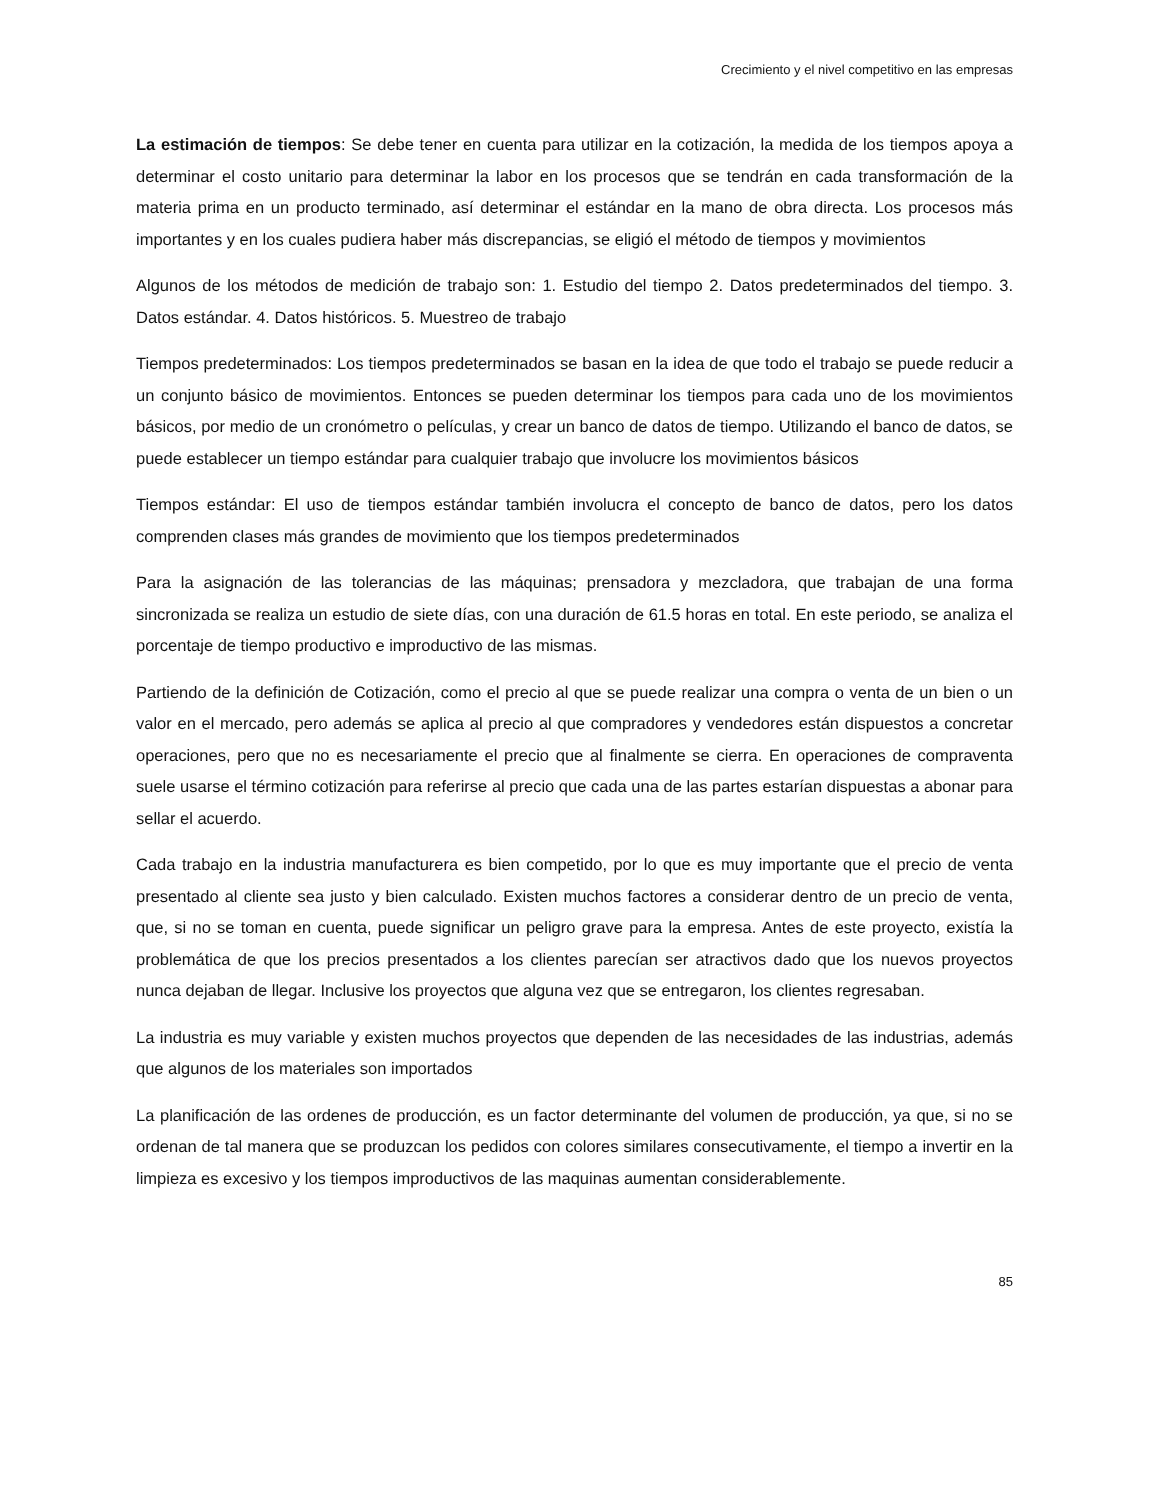Crecimiento y el nivel competitivo en las empresas
La estimación de tiempos: Se debe tener en cuenta para utilizar en la cotización, la medida de los tiempos apoya a determinar el costo unitario para determinar la labor en los procesos que se tendrán en cada transformación de la materia prima en un producto terminado, así determinar el estándar en la mano de obra directa. Los procesos más importantes y en los cuales pudiera haber más discrepancias, se eligió el método de tiempos y movimientos
Algunos de los métodos de medición de trabajo son: 1. Estudio del tiempo 2. Datos predeterminados del tiempo. 3. Datos estándar. 4. Datos históricos. 5. Muestreo de trabajo
Tiempos predeterminados: Los tiempos predeterminados se basan en la idea de que todo el trabajo se puede reducir a un conjunto básico de movimientos. Entonces se pueden determinar los tiempos para cada uno de los movimientos básicos, por medio de un cronómetro o películas, y crear un banco de datos de tiempo. Utilizando el banco de datos, se puede establecer un tiempo estándar para cualquier trabajo que involucre los movimientos básicos
Tiempos estándar: El uso de tiempos estándar también involucra el concepto de banco de datos, pero los datos comprenden clases más grandes de movimiento que los tiempos predeterminados
Para la asignación de las tolerancias de las máquinas; prensadora y mezcladora, que trabajan de una forma sincronizada se realiza un estudio de siete días, con una duración de 61.5 horas en total. En este periodo, se analiza el porcentaje de tiempo productivo e improductivo de las mismas.
Partiendo de la definición de Cotización, como el precio al que se puede realizar una compra o venta de un bien o un valor en el mercado, pero además se aplica al precio al que compradores y vendedores están dispuestos a concretar operaciones, pero que no es necesariamente el precio que al finalmente se cierra. En operaciones de compraventa suele usarse el término cotización para referirse al precio que cada una de las partes estarían dispuestas a abonar para sellar el acuerdo.
Cada trabajo en la industria manufacturera es bien competido, por lo que es muy importante que el precio de venta presentado al cliente sea justo y bien calculado. Existen muchos factores a considerar dentro de un precio de venta, que, si no se toman en cuenta, puede significar un peligro grave para la empresa. Antes de este proyecto, existía la problemática de que los precios presentados a los clientes parecían ser atractivos dado que los nuevos proyectos nunca dejaban de llegar. Inclusive los proyectos que alguna vez que se entregaron, los clientes regresaban.
La industria es muy variable y existen muchos proyectos que dependen de las necesidades de las industrias, además que algunos de los materiales son importados
La planificación de las ordenes de producción, es un factor determinante del volumen de producción, ya que, si no se ordenan de tal manera que se produzcan los pedidos con colores similares consecutivamente, el tiempo a invertir en la limpieza es excesivo y los tiempos improductivos de las maquinas aumentan considerablemente.
85